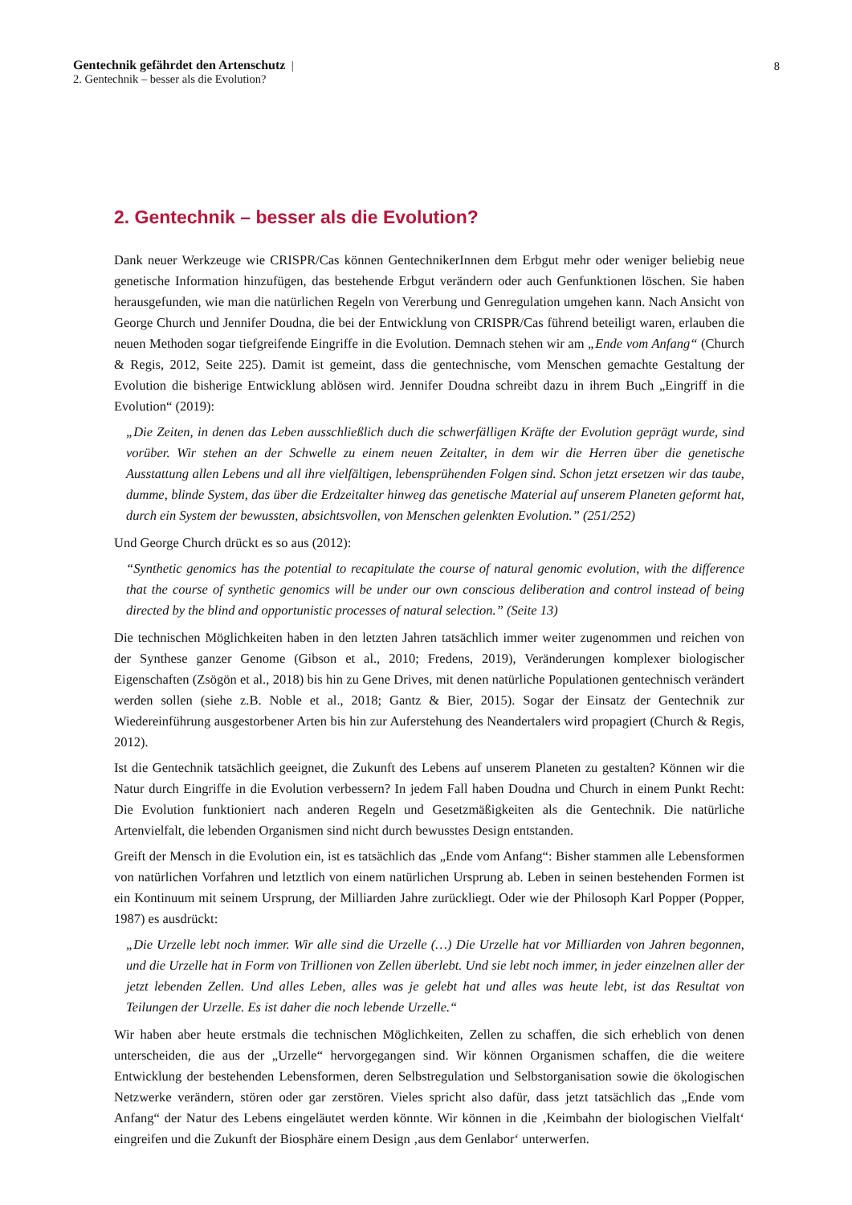Gentechnik gefährdet den Artenschutz |
2. Gentechnik – besser als die Evolution?
8
2. Gentechnik – besser als die Evolution?
Dank neuer Werkzeuge wie CRISPR/Cas können GentechnikerInnen dem Erbgut mehr oder weniger beliebig neue genetische Information hinzufügen, das bestehende Erbgut verändern oder auch Genfunktionen löschen. Sie haben herausgefunden, wie man die natürlichen Regeln von Vererbung und Genregulation umgehen kann. Nach Ansicht von George Church und Jennifer Doudna, die bei der Entwicklung von CRISPR/Cas führend beteiligt waren, erlauben die neuen Methoden sogar tiefgreifende Eingriffe in die Evolution. Demnach stehen wir am „Ende vom Anfang“ (Church & Regis, 2012, Seite 225). Damit ist gemeint, dass die gentechnische, vom Menschen gemachte Gestaltung der Evolution die bisherige Entwicklung ablösen wird. Jennifer Doudna schreibt dazu in ihrem Buch „Eingriff in die Evolution“ (2019):
„Die Zeiten, in denen das Leben ausschließlich duch die schwerfälligen Kräfte der Evolution geprägt wurde, sind vorüber. Wir stehen an der Schwelle zu einem neuen Zeitalter, in dem wir die Herren über die genetische Ausstattung allen Lebens und all ihre vielfältigen, lebensprühenden Folgen sind. Schon jetzt ersetzen wir das taube, dumme, blinde System, das über die Erdzeitalter hinweg das genetische Material auf unserem Planeten geformt hat, durch ein System der bewussten, absichtsvollen, von Menschen gelenkten Evolution.” (251/252)
Und George Church drückt es so aus (2012):
“Synthetic genomics has the potential to recapitulate the course of natural genomic evolution, with the difference that the course of synthetic genomics will be under our own conscious deliberation and control instead of being directed by the blind and opportunistic processes of natural selection.” (Seite 13)
Die technischen Möglichkeiten haben in den letzten Jahren tatsächlich immer weiter zugenommen und reichen von der Synthese ganzer Genome (Gibson et al., 2010; Fredens, 2019), Veränderungen komplexer biologischer Eigenschaften (Zsögön et al., 2018) bis hin zu Gene Drives, mit denen natürliche Populationen gentechnisch verändert werden sollen (siehe z.B. Noble et al., 2018; Gantz & Bier, 2015). Sogar der Einsatz der Gentechnik zur Wiedereinführung ausgestorbener Arten bis hin zur Auferstehung des Neandertalers wird propagiert (Church & Regis, 2012).
Ist die Gentechnik tatsächlich geeignet, die Zukunft des Lebens auf unserem Planeten zu gestalten? Können wir die Natur durch Eingriffe in die Evolution verbessern? In jedem Fall haben Doudna und Church in einem Punkt Recht: Die Evolution funktioniert nach anderen Regeln und Gesetzmäßigkeiten als die Gentechnik. Die natürliche Artenvielfalt, die lebenden Organismen sind nicht durch bewusstes Design entstanden.
Greift der Mensch in die Evolution ein, ist es tatsächlich das „Ende vom Anfang“: Bisher stammen alle Lebensformen von natürlichen Vorfahren und letztlich von einem natürlichen Ursprung ab. Leben in seinen bestehenden Formen ist ein Kontinuum mit seinem Ursprung, der Milliarden Jahre zurückliegt. Oder wie der Philosoph Karl Popper (Popper, 1987) es ausdrückt:
„Die Urzelle lebt noch immer. Wir alle sind die Urzelle (…) Die Urzelle hat vor Milliarden von Jahren begonnen, und die Urzelle hat in Form von Trillionen von Zellen überlebt. Und sie lebt noch immer, in jeder einzelnen aller der jetzt lebenden Zellen. Und alles Leben, alles was je gelebt hat und alles was heute lebt, ist das Resultat von Teilungen der Urzelle. Es ist daher die noch lebende Urzelle.“
Wir haben aber heute erstmals die technischen Möglichkeiten, Zellen zu schaffen, die sich erheblich von denen unterscheiden, die aus der „Urzelle“ hervorgegangen sind. Wir können Organismen schaffen, die die weitere Entwicklung der bestehenden Lebensformen, deren Selbstregulation und Selbstorganisation sowie die ökologischen Netzwerke verändern, stören oder gar zerstören. Vieles spricht also dafür, dass jetzt tatsächlich das „Ende vom Anfang“ der Natur des Lebens eingeläutet werden könnte. Wir können in die ‚Keimbahn der biologischen Vielfalt‘ eingreifen und die Zukunft der Biosphäre einem Design ‚aus dem Genlabor‘ unterwerfen.